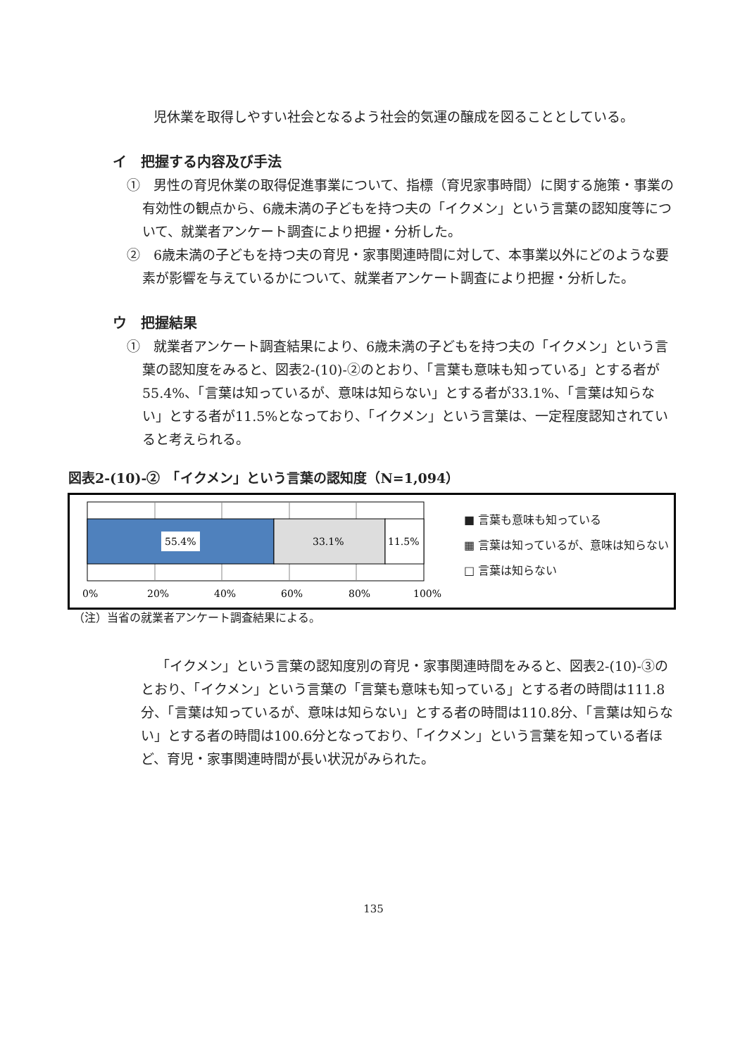児休業を取得しやすい社会となるよう社会的気運の醸成を図ることとしている。
イ　把握する内容及び手法
①　男性の育児休業の取得促進事業について、指標（育児家事時間）に関する施策・事業の有効性の観点から、6歳未満の子どもを持つ夫の「イクメン」という言葉の認知度等について、就業者アンケート調査により把握・分析した。
②　6歳未満の子どもを持つ夫の育児・家事関連時間に対して、本事業以外にどのような要素が影響を与えているかについて、就業者アンケート調査により把握・分析した。
ウ　把握結果
①　就業者アンケート調査結果により、6歳未満の子どもを持つ夫の「イクメン」という言葉の認知度をみると、図表2-(10)-②のとおり、「言葉も意味も知っている」とする者が55.4%、「言葉は知っているが、意味は知らない」とする者が33.1%、「言葉は知らない」とする者が11.5%となっており、「イクメン」という言葉は、一定程度認知されていると考えられる。
図表2-(10)-②　「イクメン」という言葉の認知度（N=1,094）
55.4%
33.1%
11.5%
0%
20%
40%
60%
80%
100%
■ 言葉も意味も知っている
▦ 言葉は知っているが、意味は知らない
□ 言葉は知らない
（注）当省の就業者アンケート調査結果による。
「イクメン」という言葉の認知度別の育児・家事関連時間をみると、図表2-(10)-③のとおり、「イクメン」という言葉の「言葉も意味も知っている」とする者の時間は111.8分、「言葉は知っているが、意味は知らない」とする者の時間は110.8分、「言葉は知らない」とする者の時間は100.6分となっており、「イクメン」という言葉を知っている者ほど、育児・家事関連時間が長い状況がみられた。
135